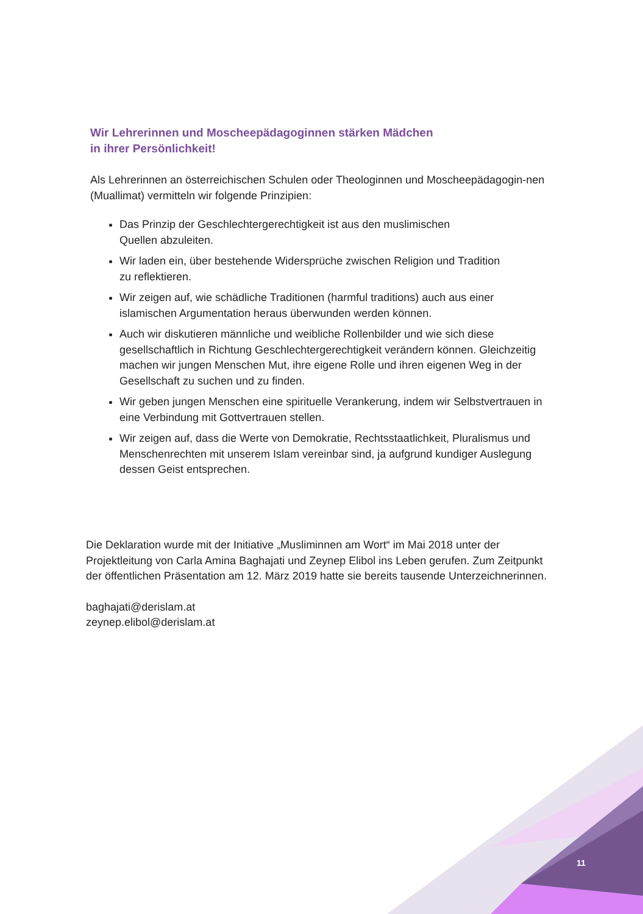Wir Lehrerinnen und Moscheepädagoginnen stärken Mädchen
in ihrer Persönlichkeit!
Als Lehrerinnen an österreichischen Schulen oder Theologinnen und Moscheepädagogin-nen (Muallimat) vermitteln wir folgende Prinzipien:
Das Prinzip der Geschlechtergerechtigkeit ist aus den muslimischen
Quellen abzuleiten.
Wir laden ein, über bestehende Widersprüche zwischen Religion und Tradition
zu reflektieren.
Wir zeigen auf, wie schädliche Traditionen (harmful traditions) auch aus einer islamischen Argumentation heraus überwunden werden können.
Auch wir diskutieren männliche und weibliche Rollenbilder und wie sich diese gesellschaftlich in Richtung Geschlechtergerechtigkeit verändern können. Gleichzeitig machen wir jungen Menschen Mut, ihre eigene Rolle und ihren eigenen Weg in der Gesellschaft zu suchen und zu finden.
Wir geben jungen Menschen eine spirituelle Verankerung, indem wir Selbstvertrauen in eine Verbindung mit Gottvertrauen stellen.
Wir zeigen auf, dass die Werte von Demokratie, Rechtsstaatlichkeit, Pluralismus und Menschenrechten mit unserem Islam vereinbar sind, ja aufgrund kundiger Auslegung dessen Geist entsprechen.
Die Deklaration wurde mit der Initiative „Musliminnen am Wort“ im Mai 2018 unter der Projektleitung von Carla Amina Baghajati und Zeynep Elibol ins Leben gerufen. Zum Zeitpunkt der öffentlichen Präsentation am 12. März 2019 hatte sie bereits tausende Unterzeichnerinnen.
baghajati@derislam.at
zeynep.elibol@derislam.at
11